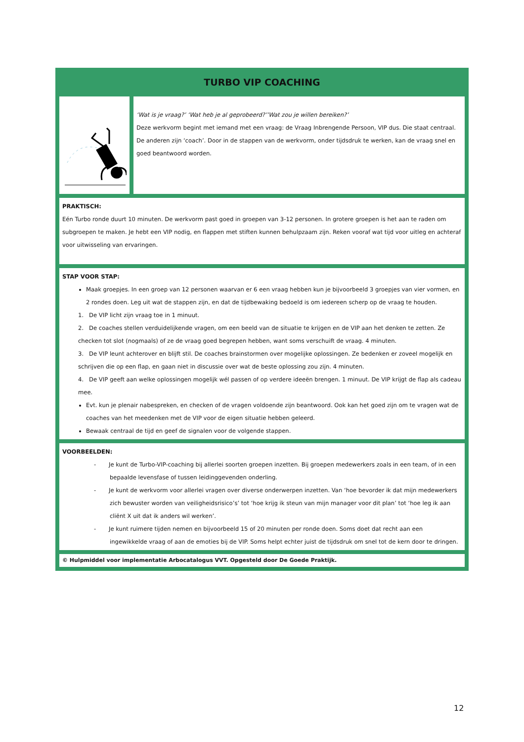| TURBO VIP COACHING | |
| | ‘Wat is je vraag?’ ‘Wat heb je al geprobeerd?’’Wat zou je willen bereiken?’ Deze werkvorm begint met iemand met een vraag: de Vraag Inbrengende Persoon, VIP dus. Die staat centraal. De anderen zijn ‘coach’. Door in de stappen van de werkvorm, onder tijdsdruk te werken, kan de vraag snel en goed beantwoord worden. |
| PRAKTISCH: Eén Turbo ronde duurt 10 minuten. De werkvorm past goed in groepen van 3-12 personen. In grotere groepen is het aan te raden om subgroepen te maken. Je hebt een VIP nodig, en flappen met stiften kunnen behulpzaam zijn. Reken vooraf wat tijd voor uitleg en achteraf voor uitwisseling van ervaringen. | |
| STAP VOOR STAP: Maak groepjes. In een groep van 12 personen waarvan er 6 een vraag hebben kun je bijvoorbeeld 3 groepjes van vier vormen, en 2 rondes doen. Leg uit wat de stappen zijn, en dat de tijdbewaking bedoeld is om iedereen scherp op de vraag te houden. 1. De VIP licht zijn vraag toe in 1 minuut. 2. De coaches stellen verduidelijkende vragen, om een beeld van de situatie te krijgen en de VIP aan het denken te zetten. Ze checken tot slot (nogmaals) of ze de vraag goed begrepen hebben, want soms verschuift de vraag. 4 minuten. 3. De VIP leunt achterover en blijft stil. De coaches brainstormen over mogelijke oplossingen. Ze bedenken er zoveel mogelijk en schrijven die op een flap, en gaan niet in discussie over wat de beste oplossing zou zijn. 4 minuten. 4. De VIP geeft aan welke oplossingen mogelijk wél passen of op verdere ideeën brengen. 1 minuut. De VIP krijgt de flap als cadeau mee. Evt. kun je plenair nabespreken, en checken of de vragen voldoende zijn beantwoord. Ook kan het goed zijn om te vragen wat de coaches van het meedenken met de VIP voor de eigen situatie hebben geleerd. Bewaak centraal de tijd en geef de signalen voor de volgende stappen. | |
| VOORBEELDEN: - Je kunt de Turbo-VIP-coaching bij allerlei soorten groepen inzetten. Bij groepen medewerkers zoals in een team, of in een bepaalde levensfase of tussen leidinggevenden onderling. - Je kunt de werkvorm voor allerlei vragen over diverse onderwerpen inzetten. Van ‘hoe bevorder ik dat mijn medewerkers zich bewuster worden van veiligheidsrisico’s’ tot ‘hoe krijg ik steun van mijn manager voor dit plan’ tot ‘hoe leg ik aan cliënt X uit dat ik anders wil werken’. - Je kunt ruimere tijden nemen en bijvoorbeeld 15 of 20 minuten per ronde doen. Soms doet dat recht aan een ingewikkelde vraag of aan de emoties bij de VIP. Soms helpt echter juist de tijdsdruk om snel tot de kern door te dringen. | |
| © Hulpmiddel voor implementatie Arbocatalogus VVT. Opgesteld door De Goede Praktijk. | |
12